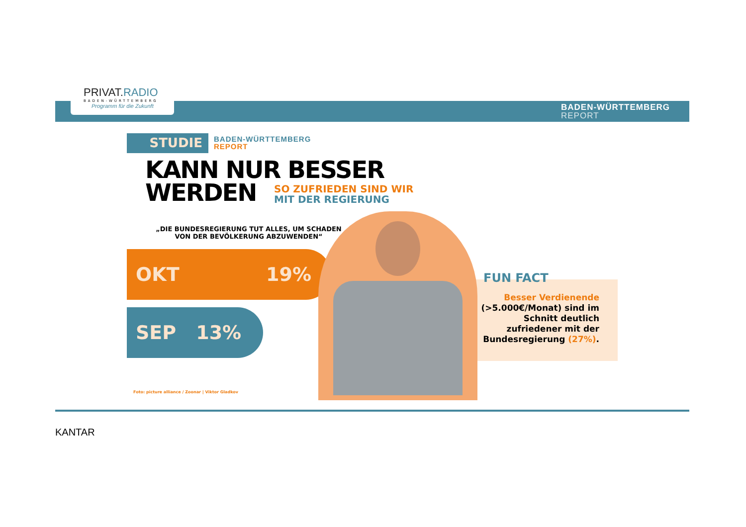PRIVAT.RADIO
BADEN-WÜRTTEMBERG
Programm für die Zukunft
BADEN-WÜRTTEMBERG
REPORT
STUDIE
BADEN-WÜRTTEMBERG
REPORT
KANN NUR BESSER
WERDEN
SO ZUFRIEDEN SIND WIR
MIT DER REGIERUNG
„DIE BUNDESREGIERUNG TUT ALLES, UM SCHADEN VON DER BEVÖLKERUNG ABZUWENDEN“
OKT 19%
SEP 13%
FUN FACT
Besser Verdienende (>5.000€/Monat) sind im Schnitt deutlich zufriedener mit der Bundesregierung (27%).
Foto: picture alliance / Zoonar | Viktor Gladkov
KANTAR